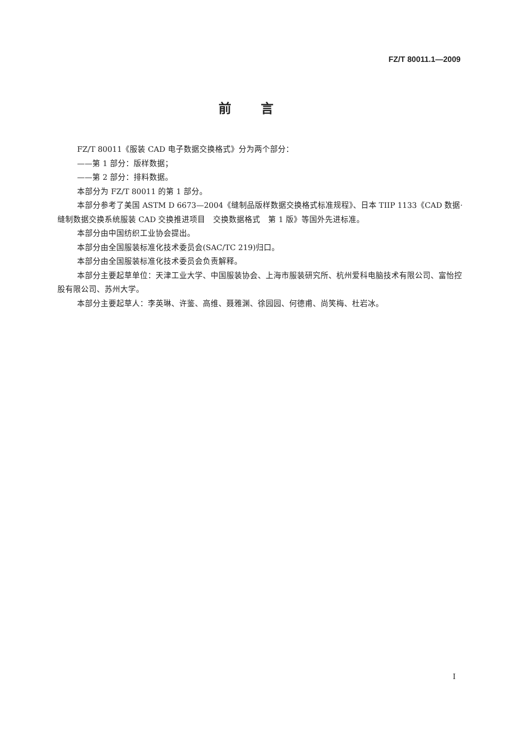FZ/T 80011.1—2009
前言
FZ/T 80011《服装 CAD 电子数据交换格式》分为两个部分：
——第 1 部分：版样数据；
——第 2 部分：排料数据。
本部分为 FZ/T 80011 的第 1 部分。
本部分参考了美国 ASTM D 6673—2004《缝制品版样数据交换格式标准规程》、日本 TIIP 1133《CAD 数据·缝制数据交换系统服装 CAD 交换推进项目　交换数据格式　第 1 版》等国外先进标准。
本部分由中国纺织工业协会提出。
本部分由全国服装标准化技术委员会(SAC/TC 219)归口。
本部分由全国服装标准化技术委员会负责解释。
本部分主要起草单位：天津工业大学、中国服装协会、上海市服装研究所、杭州爱科电脑技术有限公司、富怡控股有限公司、苏州大学。
本部分主要起草人：李英琳、许鉴、高维、聂雅渊、徐园园、何德甫、尚笑梅、杜岩冰。
I